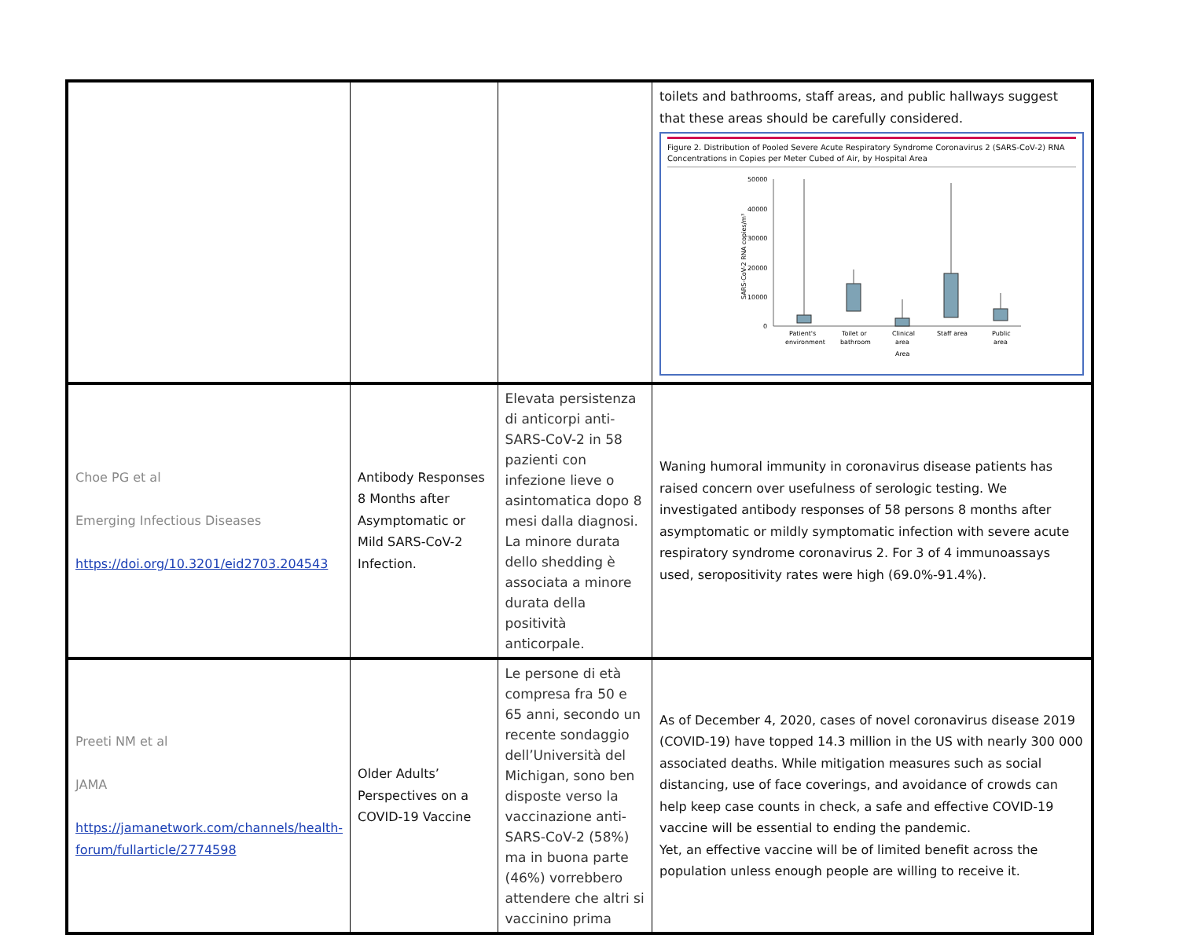| | | | toilets and bathrooms, staff areas, and public hallways suggest that these areas should be carefully considered. Figure 2. Distribution of Pooled Severe Acute Respiratory Syndrome Coronavirus 2 (SARS-CoV-2) RNA Concentrations in Copies per Meter Cubed of Air, by Hospital Area SARS-CoV-2 RNA copies/m³ 50000 40000 30000 20000 10000 0 Patient's environment Toilet or bathroom Clinical area Staff area Public area Area |
| Choe PG et al Emerging Infectious Diseases https://doi.org/10.3201/eid2703.204543 | Antibody Responses 8 Months after Asymptomatic or Mild SARS-CoV-2 Infection. | Elevata persistenza di anticorpi anti-SARS-CoV-2 in 58 pazienti con infezione lieve o asintomatica dopo 8 mesi dalla diagnosi. La minore durata dello shedding è associata a minore durata della positività anticorpale. | Waning humoral immunity in coronavirus disease patients has raised concern over usefulness of serologic testing. We investigated antibody responses of 58 persons 8 months after asymptomatic or mildly symptomatic infection with severe acute respiratory syndrome coronavirus 2. For 3 of 4 immunoassays used, seropositivity rates were high (69.0%-91.4%). |
| Preeti NM et al JAMA https://jamanetwork.com/channels/health-forum/fullarticle/2774598 | Older Adults’ Perspectives on a COVID-19 Vaccine | Le persone di età compresa fra 50 e 65 anni, secondo un recente sondaggio dell’Università del Michigan, sono ben disposte verso la vaccinazione anti-SARS-CoV-2 (58%) ma in buona parte (46%) vorrebbero attendere che altri si vaccinino prima | As of December 4, 2020, cases of novel coronavirus disease 2019 (COVID-19) have topped 14.3 million in the US with nearly 300 000 associated deaths. While mitigation measures such as social distancing, use of face coverings, and avoidance of crowds can help keep case counts in check, a safe and effective COVID-19 vaccine will be essential to ending the pandemic. Yet, an effective vaccine will be of limited benefit across the population unless enough people are willing to receive it. |